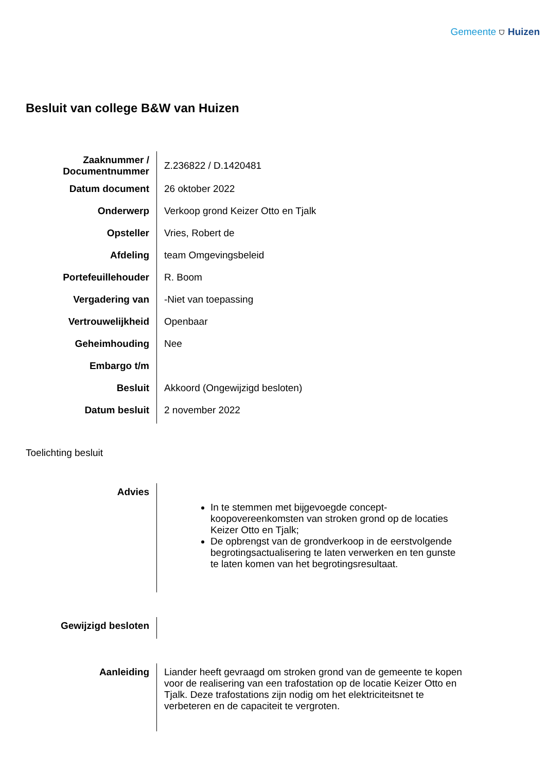Gemeente ⛉ Huizen
Besluit van college B&W van Huizen
| Zaaknummer / Documentnummer | Z.236822 / D.1420481 |
| Datum document | 26 oktober 2022 |
| Onderwerp | Verkoop grond Keizer Otto en Tjalk |
| Opsteller | Vries, Robert de |
| Afdeling | team Omgevingsbeleid |
| Portefeuillehouder | R. Boom |
| Vergadering van | -Niet van toepassing |
| Vertrouwelijkheid | Openbaar |
| Geheimhouding | Nee |
| Embargo t/m | |
| Besluit | Akkoord (Ongewijzigd besloten) |
| Datum besluit | 2 november 2022 |
Toelichting besluit
| Advies | In te stemmen met bijgevoegde concept-koopovereenkomsten van stroken grond op de locaties Keizer Otto en Tjalk; De opbrengst van de grondverkoop in de eerstvolgende begrotingsactualisering te laten verwerken en ten gunste te laten komen van het begrotingsresultaat. |
| Gewijzigd besloten | |
| Aanleiding | Liander heeft gevraagd om stroken grond van de gemeente te kopen voor de realisering van een trafostation op de locatie Keizer Otto en Tjalk. Deze trafostations zijn nodig om het elektriciteitsnet te verbeteren en de capaciteit te vergroten. |